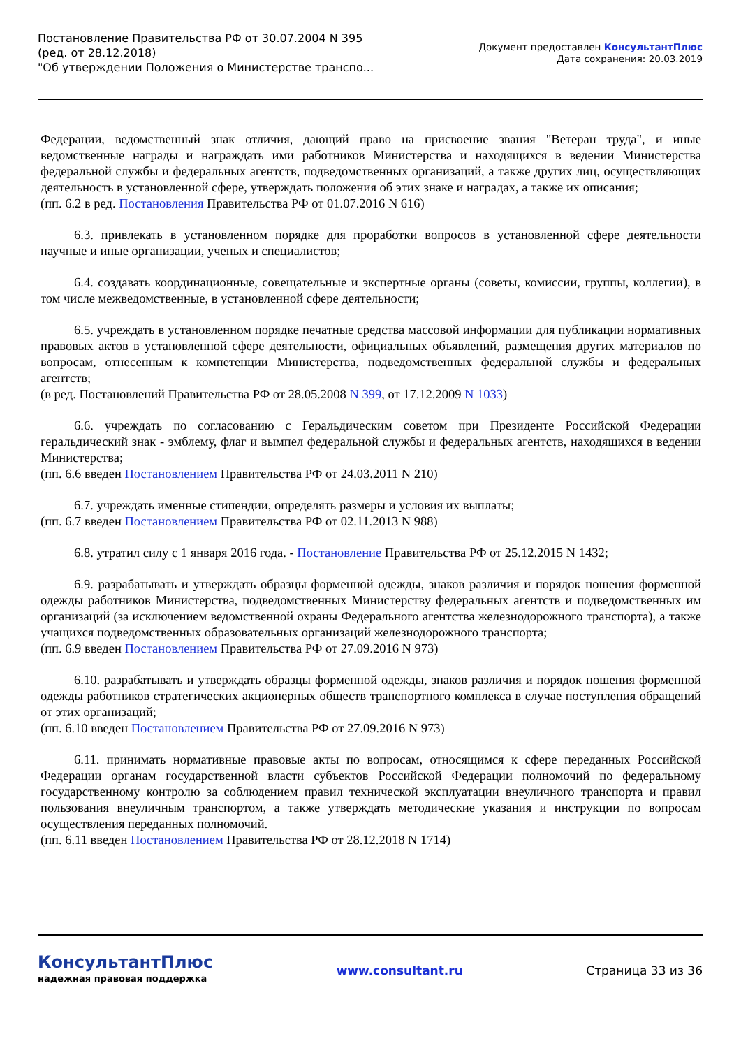Постановление Правительства РФ от 30.07.2004 N 395
(ред. от 28.12.2018)
"Об утверждении Положения о Министерстве транспо...
Документ предоставлен КонсультантПлюс
Дата сохранения: 20.03.2019
Федерации, ведомственный знак отличия, дающий право на присвоение звания "Ветеран труда", и иные ведомственные награды и награждать ими работников Министерства и находящихся в ведении Министерства федеральной службы и федеральных агентств, подведомственных организаций, а также других лиц, осуществляющих деятельность в установленной сфере, утверждать положения об этих знаке и наградах, а также их описания;
(пп. 6.2 в ред. Постановления Правительства РФ от 01.07.2016 N 616)
6.3. привлекать в установленном порядке для проработки вопросов в установленной сфере деятельности научные и иные организации, ученых и специалистов;
6.4. создавать координационные, совещательные и экспертные органы (советы, комиссии, группы, коллегии), в том числе межведомственные, в установленной сфере деятельности;
6.5. учреждать в установленном порядке печатные средства массовой информации для публикации нормативных правовых актов в установленной сфере деятельности, официальных объявлений, размещения других материалов по вопросам, отнесенным к компетенции Министерства, подведомственных федеральной службы и федеральных агентств;
(в ред. Постановлений Правительства РФ от 28.05.2008 N 399, от 17.12.2009 N 1033)
6.6. учреждать по согласованию с Геральдическим советом при Президенте Российской Федерации геральдический знак - эмблему, флаг и вымпел федеральной службы и федеральных агентств, находящихся в ведении Министерства;
(пп. 6.6 введен Постановлением Правительства РФ от 24.03.2011 N 210)
6.7. учреждать именные стипендии, определять размеры и условия их выплаты;
(пп. 6.7 введен Постановлением Правительства РФ от 02.11.2013 N 988)
6.8. утратил силу с 1 января 2016 года. - Постановление Правительства РФ от 25.12.2015 N 1432;
6.9. разрабатывать и утверждать образцы форменной одежды, знаков различия и порядок ношения форменной одежды работников Министерства, подведомственных Министерству федеральных агентств и подведомственных им организаций (за исключением ведомственной охраны Федерального агентства железнодорожного транспорта), а также учащихся подведомственных образовательных организаций железнодорожного транспорта;
(пп. 6.9 введен Постановлением Правительства РФ от 27.09.2016 N 973)
6.10. разрабатывать и утверждать образцы форменной одежды, знаков различия и порядок ношения форменной одежды работников стратегических акционерных обществ транспортного комплекса в случае поступления обращений от этих организаций;
(пп. 6.10 введен Постановлением Правительства РФ от 27.09.2016 N 973)
6.11. принимать нормативные правовые акты по вопросам, относящимся к сфере переданных Российской Федерации органам государственной власти субъектов Российской Федерации полномочий по федеральному государственному контролю за соблюдением правил технической эксплуатации внеуличного транспорта и правил пользования внеуличным транспортом, а также утверждать методические указания и инструкции по вопросам осуществления переданных полномочий.
(пп. 6.11 введен Постановлением Правительства РФ от 28.12.2018 N 1714)
КонсультантПлюс
надежная правовая поддержка
www.consultant.ru Страница 33 из 36